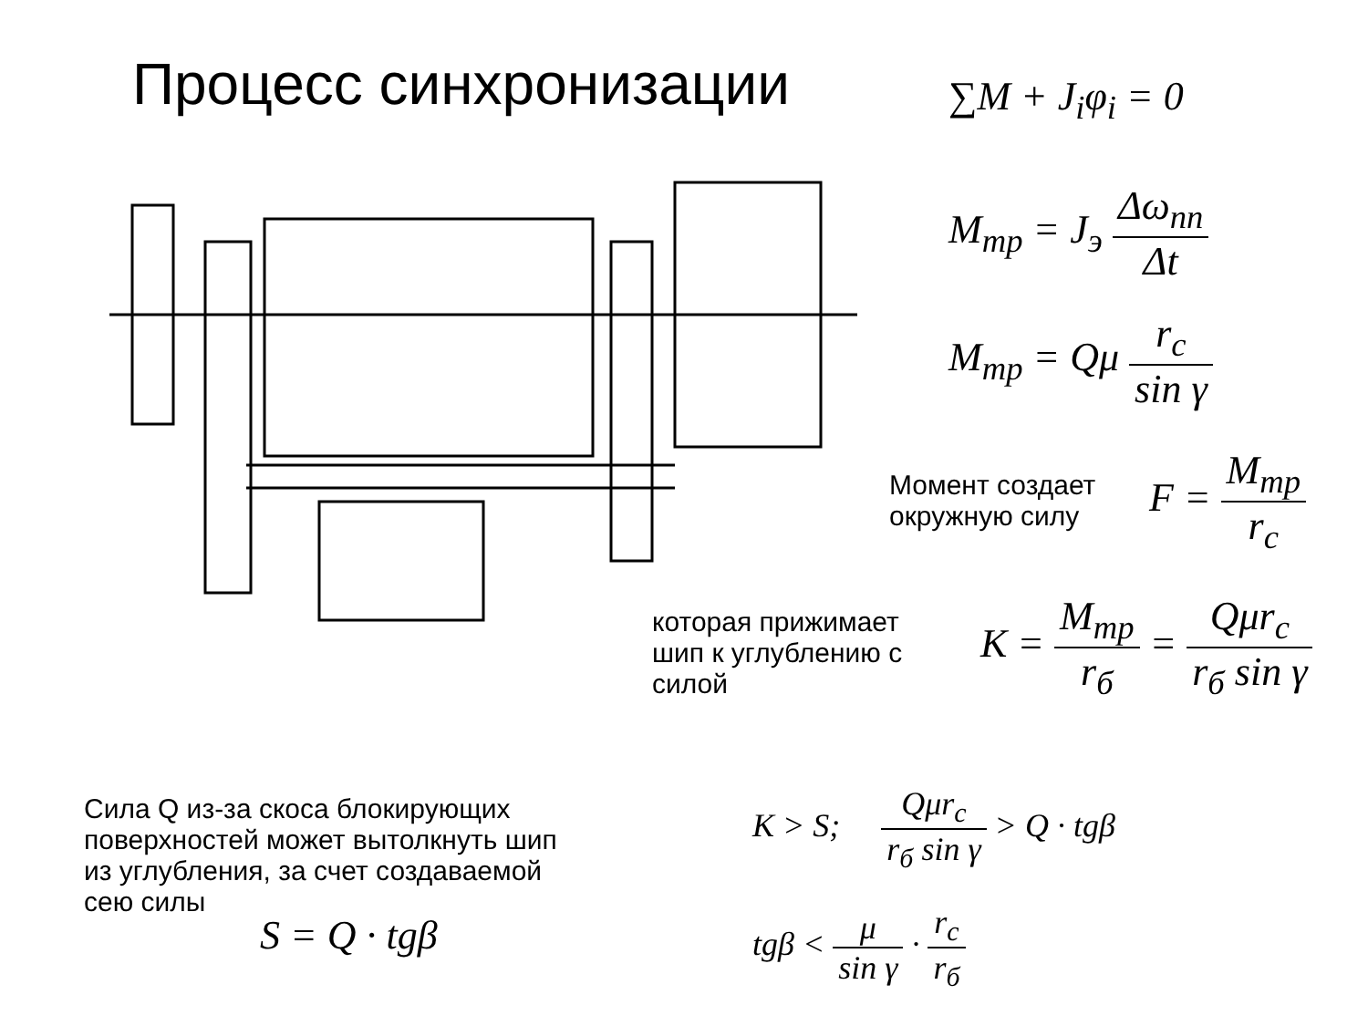Процесс синхронизации ∑M + J<sub>i</sub>φ<sub>i</sub> = 0
M<sub>тр</sub> = J<sub>э</sub> Δω<sub>пп</sub> Δt
M<sub>тр</sub> = Qμ r<sub>c</sub> sin γ
Момент создает
окружную силу
F = M<sub>тр</sub> r<sub>c</sub>
которая прижимает
шип к углублению с
силой
K = M<sub>тр</sub> r<sub>б</sub> = Qμr<sub>c</sub> r<sub>б</sub> sin γ
Сила Q из-за скоса блокирующих
поверхностей может вытолкнуть шип
из углубления, за счет создаваемой
сею силы
S = Q · tgβ
K > S; Qμr<sub>c</sub> r<sub>б</sub> sin γ > Q · tgβ
tgβ < μ sin γ · r<sub>c</sub> r<sub>б</sub>